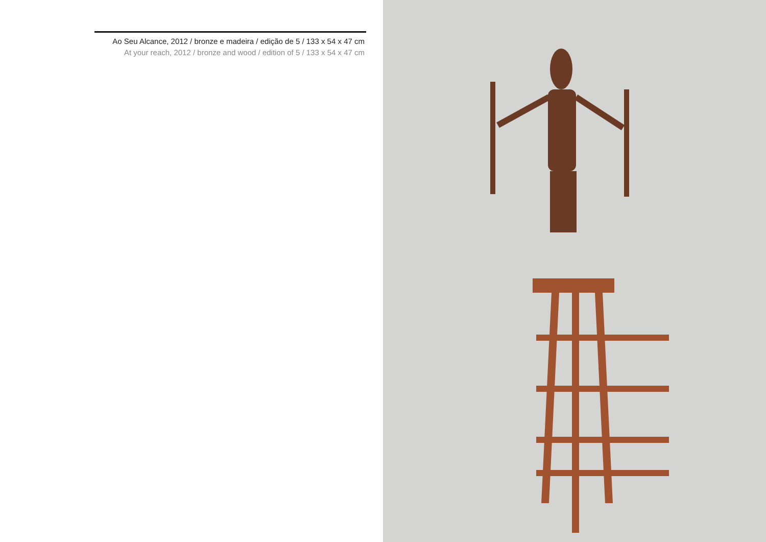Ao Seu Alcance, 2012 / bronze e madeira / edição de 5 / 133 x 54 x 47 cm
At your reach, 2012 / bronze and wood / edition of 5 / 133 x 54 x 47 cm